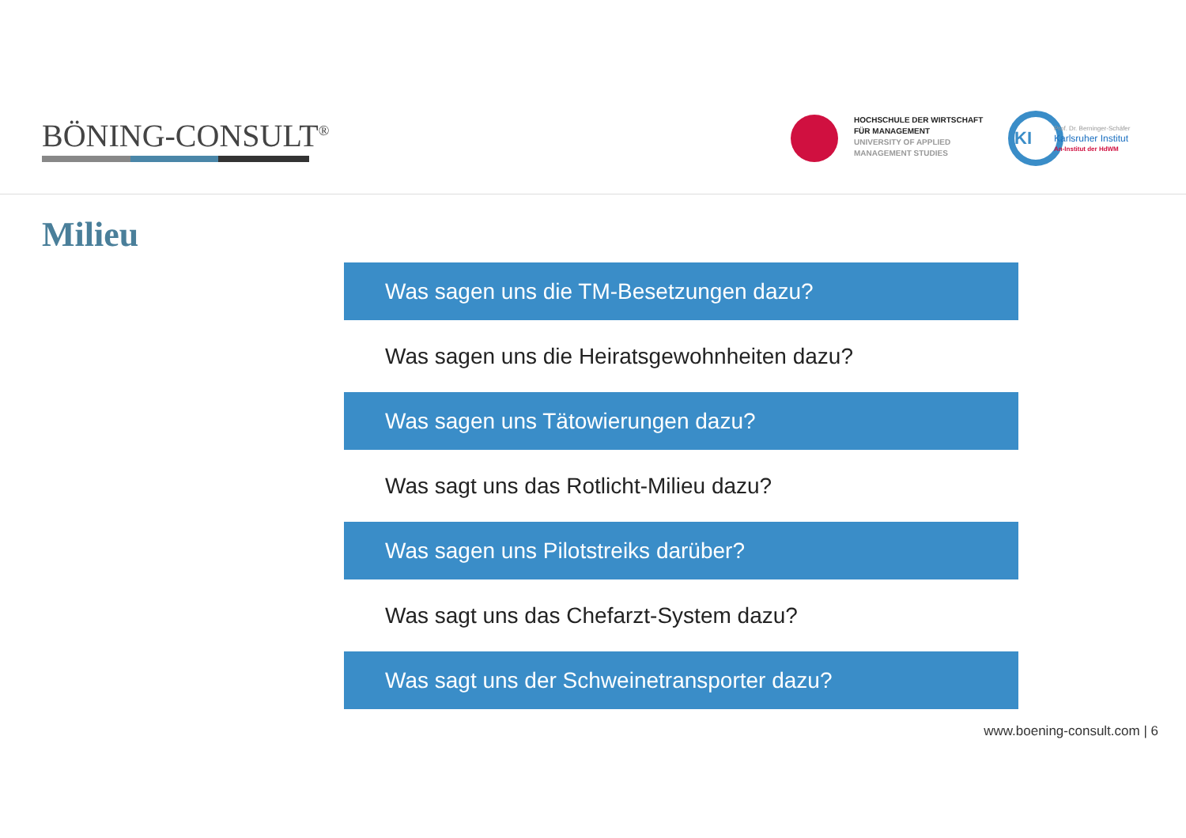BÖNING-CONSULT<sup>®</sup>
HOCHSCHULE DER WIRTSCHAFT
FÜR MANAGEMENT
UNIVERSITY OF APPLIED
MANAGEMENT STUDIES
KI
Prof. Dr. Berninger-Schäfer
Karlsruher Institut
An-Institut der HdWM
Milieu
Was sagen uns die TM-Besetzungen dazu?
Was sagen uns die Heiratsgewohnheiten dazu?
Was sagen uns Tätowierungen dazu?
Was sagt uns das Rotlicht-Milieu dazu?
Was sagen uns Pilotstreiks darüber?
Was sagt uns das Chefarzt-System dazu?
Was sagt uns der Schweinetransporter dazu?
www.boening-consult.com | 6